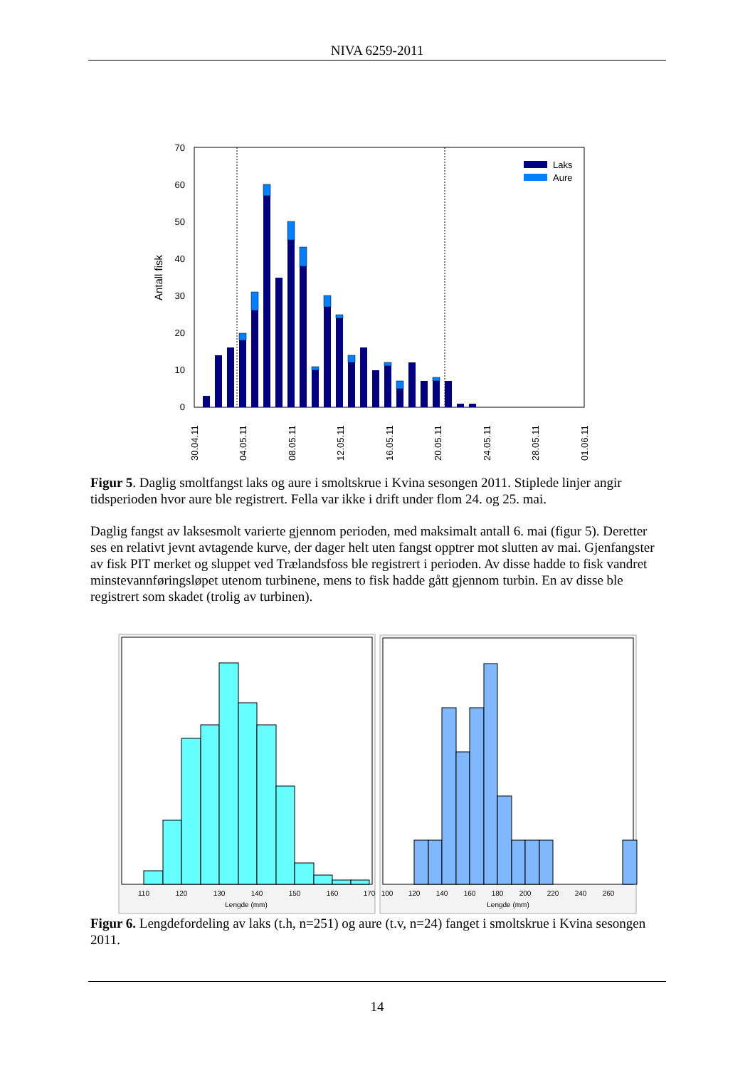NIVA 6259-2011
70
60
50
40
30
20
10
0
Antall fisk
Laks
Aure
30.04.11
04.05.11
08.05.11
12.05.11
16.05.11
20.05.11
24.05.11
28.05.11
01.06.11
Figur 5. Daglig smoltfangst laks og aure i smoltskrue i Kvina sesongen 2011. Stiplede linjer angir tidsperioden hvor aure ble registrert. Fella var ikke i drift under flom 24. og 25. mai.
Daglig fangst av laksesmolt varierte gjennom perioden, med maksimalt antall 6. mai (figur 5). Deretter ses en relativt jevnt avtagende kurve, der dager helt uten fangst opptrer mot slutten av mai. Gjenfangster av fisk PIT merket og sluppet ved Trælandsfoss ble registrert i perioden. Av disse hadde to fisk vandret minstevannføringsløpet utenom turbinene, mens to fisk hadde gått gjennom turbin. En av disse ble registrert som skadet (trolig av turbinen).
110
120
130
140
150
160
170
Lengde (mm)
100
120
140
160
180
200
220
240
260
Lengde (mm)
Figur 6. Lengdefordeling av laks (t.h, n=251) og aure (t.v, n=24) fanget i smoltskrue i Kvina sesongen 2011.
14